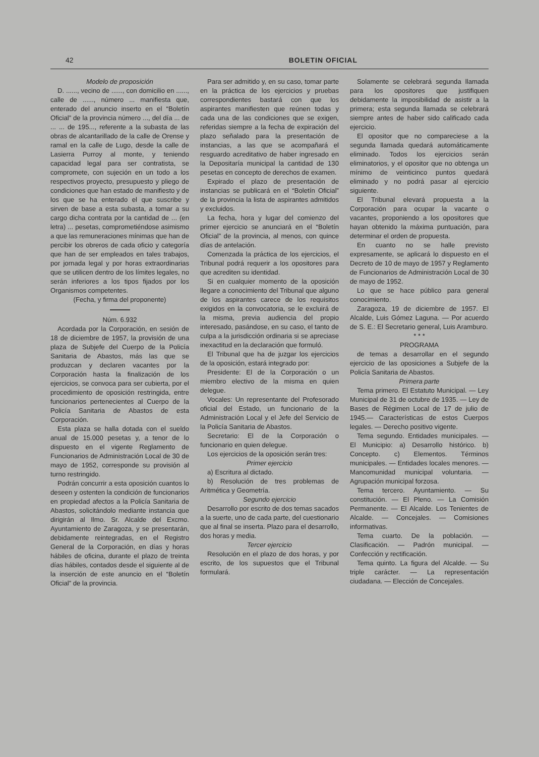42 BOLETIN OFICIAL
Modelo de proposición
D. ......, vecino de ......, con domicilio en ......, calle de ......, número ... manifiesta que, enterado del anuncio inserto en el “Boletín Oficial” de la provincia número ..., del día ... de ... ... de 195..., referente a la subasta de las obras de alcantarillado de la calle de Orense y ramal en la calle de Lugo, desde la calle de Lasierra Purroy al monte, y teniendo capacidad legal para ser contratista, se compromete, con sujeción en un todo a los respectivos proyecto, presupuesto y pliego de condiciones que han estado de manifiesto y de los que se ha enterado el que suscribe y sirven de base a esta subasta, a tomar a su cargo dicha contrata por la cantidad de ... (en letra) ... pesetas, comprometiéndose asimismo a que las remuneraciones mínimas que han de percibir los obreros de cada oficio y categoría que han de ser empleados en tales trabajos, por jornada legal y por horas extraordinarias que se utilicen dentro de los límites legales, no serán inferiores a los tipos fijados por los Organismos competentes.
(Fecha, y firma del proponente)
Núm. 6.932
Acordada por la Corporación, en sesión de 18 de diciembre de 1957, la provisión de una plaza de Subjefe del Cuerpo de la Policía Sanitaria de Abastos, más las que se produzcan y declaren vacantes por la Corporación hasta la finalización de los ejercicios, se convoca para ser cubierta, por el procedimiento de oposición restringida, entre funcionarios pertenecientes al Cuerpo de la Policía Sanitaria de Abastos de esta Corporación.
Esta plaza se halla dotada con el sueldo anual de 15.000 pesetas y, a tenor de lo dispuesto en el vigente Reglamento de Funcionarios de Administración Local de 30 de mayo de 1952, corresponde su provisión al turno restringido.
Podrán concurrir a esta oposición cuantos lo deseen y ostenten la condición de funcionarios en propiedad afectos a la Policía Sanitaria de Abastos, solicitándolo mediante instancia que dirigirán al Ilmo. Sr. Alcalde del Excmo. Ayuntamiento de Zaragoza, y se presentarán, debidamente reintegradas, en el Registro General de la Corporación, en días y horas hábiles de oficina, durante el plazo de treinta días hábiles, contados desde el siguiente al de la inserción de este anuncio en el “Boletín Oficial” de la provincia.
Para ser admitido y, en su caso, tomar parte en la práctica de los ejercicios y pruebas correspondientes bastará con que los aspirantes manifiesten que reúnen todas y cada una de las condiciones que se exigen, referidas siempre a la fecha de expiración del plazo señalado para la presentación de instancias, a las que se acompañará el resguardo acreditativo de haber ingresado en la Depositaría municipal la cantidad de 130 pesetas en concepto de derechos de examen.
Expirado el plazo de presentación de instancias se publicará en el “Boletín Oficial” de la provincia la lista de aspirantes admitidos y excluidos.
La fecha, hora y lugar del comienzo del primer ejercicio se anunciará en el “Boletín Oficial” de la provincia, al menos, con quince días de antelación.
Comenzada la práctica de los ejercicios, el Tribunal podrá requerir a los opositores para que acrediten su identidad.
Si en cualquier momento de la oposición llegare a conocimiento del Tribunal que alguno de los aspirantes carece de los requisitos exigidos en la convocatoria, se le excluirá de la misma, previa audiencia del propio interesado, pasándose, en su caso, el tanto de culpa a la jurisdicción ordinaria si se apreciase inexactitud en la declaración que formuló.
El Tribunal que ha de juzgar los ejercicios de la oposición, estará integrado por:
Presidente: El de la Corporación o un miembro electivo de la misma en quien delegue.
Vocales: Un representante del Profesorado oficial del Estado, un funcionario de la Administración Local y el Jefe del Servicio de la Policía Sanitaria de Abastos.
Secretario: El de la Corporación o funcionario en quien delegue.
Los ejercicios de la oposición serán tres:
Primer ejercicio
a) Escritura al dictado.
b) Resolución de tres problemas de Aritmética y Geometría.
Segundo ejercicio
Desarrollo por escrito de dos temas sacados a la suerte, uno de cada parte, del cuestionario que al final se inserta. Plazo para el desarrollo, dos horas y media.
Tercer ejercicio
Resolución en el plazo de dos horas, y por escrito, de los supuestos que el Tribunal formulará.
Solamente se celebrará segunda llamada para los opositores que justifiquen debidamente la imposibilidad de asistir a la primera; esta segunda llamada se celebrará siempre antes de haber sido calificado cada ejercicio.
El opositor que no compareciese a la segunda llamada quedará automáticamente eliminado. Todos los ejercicios serán eliminatorios, y el opositor que no obtenga un mínimo de veinticinco puntos quedará eliminado y no podrá pasar al ejercicio siguiente.
El Tribunal elevará propuesta a la Corporación para ocupar la vacante o vacantes, proponiendo a los opositores que hayan obtenido la máxima puntuación, para determinar el orden de propuesta.
En cuanto no se halle previsto expresamente, se aplicará lo dispuesto en el Decreto de 10 de mayo de 1957 y Reglamento de Funcionarios de Administración Local de 30 de mayo de 1952.
Lo que se hace público para general conocimiento.
Zaragoza, 19 de diciembre de 1957. El Alcalde, Luis Gómez Laguna. — Por acuerdo de S. E.: El Secretario general, Luis Aramburo.
* * *
PROGRAMA
de temas a desarrollar en el segundo ejercicio de las oposiciones a Subjefe de la Policía Sanitaria de Abastos.
Primera parte
Tema primero. El Estatuto Municipal. — Ley Municipal de 31 de octubre de 1935. — Ley de Bases de Régimen Local de 17 de julio de 1945.— Características de estos Cuerpos legales. — Derecho positivo vigente.
Tema segundo. Entidades municipales. — El Municipio: a) Desarrollo histórico. b) Concepto. c) Elementos. Términos municipales. — Entidades locales menores. — Mancomunidad municipal voluntaria. — Agrupación municipal forzosa.
Tema tercero. Ayuntamiento. — Su constitución. — El Pleno. — La Comisión Permanente. — El Alcalde. Los Tenientes de Alcalde. — Concejales. — Comisiones informativas.
Tema cuarto. De la población. — Clasificación. — Padrón municipal. — Confección y rectificación.
Tema quinto. La figura del Alcalde. — Su triple carácter. — La representación ciudadana. — Elección de Concejales.